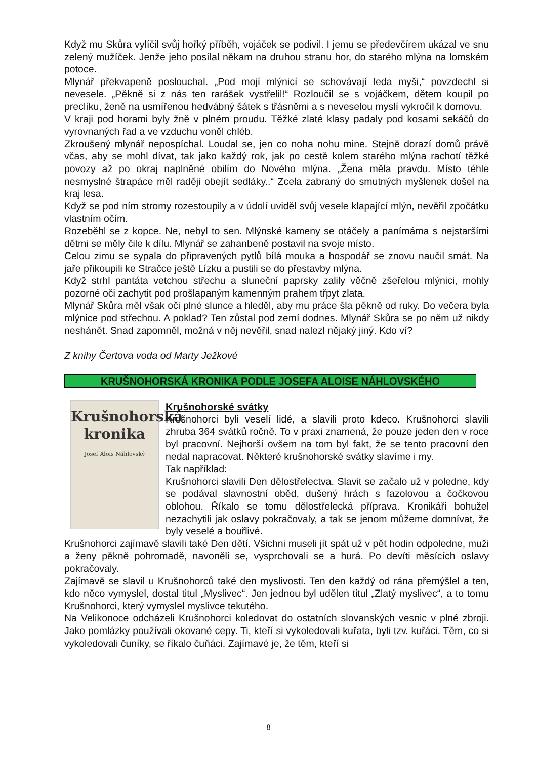Když mu Skůra vylíčil svůj hořký příběh, vojáček se podivil. I jemu se předevčírem ukázal ve snu zelený mužíček. Jenže jeho posílal někam na druhou stranu hor, do starého mlýna na lomském potoce.
Mlynář překvapeně poslouchal. „Pod mojí mlýnicí se schovávají leda myši,“ povzdechl si nevesele. „Pěkně si z nás ten rarášek vystřelil!“ Rozloučil se s vojáčkem, dětem koupil po preclíku, ženě na usmířenou hedvábný šátek s třásněmi a s neveselou myslí vykročil k domovu.
V kraji pod horami byly žně v plném proudu. Těžké zlaté klasy padaly pod kosami sekáčů do vyrovnaných řad a ve vzduchu voněl chléb.
Zkroušený mlynář nepospíchal. Loudal se, jen co noha nohu mine. Stejně dorazí domů právě včas, aby se mohl dívat, tak jako každý rok, jak po cestě kolem starého mlýna rachotí těžké povozy až po okraj naplněné obilím do Nového mlýna. „Žena měla pravdu. Místo téhle nesmyslné štrapáce měl raději obejít sedláky..“ Zcela zabraný do smutných myšlenek došel na kraj lesa.
Když se pod ním stromy rozestoupily a v údolí uviděl svůj vesele klapající mlýn, nevěřil zpočátku vlastním očím.
Rozeběhl se z kopce. Ne, nebyl to sen. Mlýnské kameny se otáčely a panímáma s nejstaršími dětmi se měly čile k dílu. Mlynář se zahanbeně postavil na svoje místo.
Celou zimu se sypala do připravených pytlů bílá mouka a hospodář se znovu naučil smát. Na jaře přikoupili ke Stračce ještě Lízku a pustili se do přestavby mlýna.
Když strhl pantáta vetchou střechu a sluneční paprsky zalily věčně zšeřelou mlýnici, mohly pozorné oči zachytit pod prošlapaným kamenným prahem třpyt zlata.
Mlynář Skůra měl však oči plné slunce a hleděl, aby mu práce šla pěkně od ruky. Do večera byla mlýnice pod střechou. A poklad? Ten zůstal pod zemí dodnes. Mlynář Skůra se po něm už nikdy neshánět. Snad zapomněl, možná v něj nevěřil, snad nalezl nějaký jiný. Kdo ví?
Z knihy Čertova voda od Marty Ježkové
KRUŠNOHORSKÁ KRONIKA PODLE JOSEFA ALOISE NÁHLOVSKÉHO
Krušnohorská
kronika
Josef Alois Náhlovský
Krušnohorské svátky
Krušnohorci byli veselí lidé, a slavili proto kdeco. Krušnohorci slavili zhruba 364 svátků ročně. To v praxi znamená, že pouze jeden den v roce byl pracovní. Nejhorší ovšem na tom byl fakt, že se tento pracovní den nedal napracovat. Některé krušnohorské svátky slavíme i my.
Tak například:
Krušnohorci slavili Den dělostřelectva. Slavit se začalo už v poledne, kdy se podával slavnostní oběd, dušený hrách s fazolovou a čočkovou oblohou. Říkalo se tomu dělostřelecká příprava. Kronikáři bohužel nezachytili jak oslavy pokračovaly, a tak se jenom můžeme domnívat, že byly veselé a bouřlivé.
Krušnohorci zajímavě slavili také Den dětí. Všichni museli jít spát už v pět hodin odpoledne, muži a ženy pěkně pohromadě, navoněli se, vysprchovali se a hurá. Po devíti měsících oslavy pokračovaly.
Zajímavě se slavil u Krušnohorců také den myslivosti. Ten den každý od rána přemýšlel a ten, kdo něco vymyslel, dostal titul „Myslivec“. Jen jednou byl udělen titul „Zlatý myslivec“, a to tomu Krušnohorci, který vymyslel myslivce tekutého.
Na Velikonoce odcházeli Krušnohorci koledovat do ostatních slovanských vesnic v plné zbroji. Jako pomlázky používali okované cepy. Ti, kteří si vykoledovali kuřata, byli tzv. kuřáci. Těm, co si vykoledovali čuníky, se říkalo čuňáci. Zajímavé je, že těm, kteří si
8